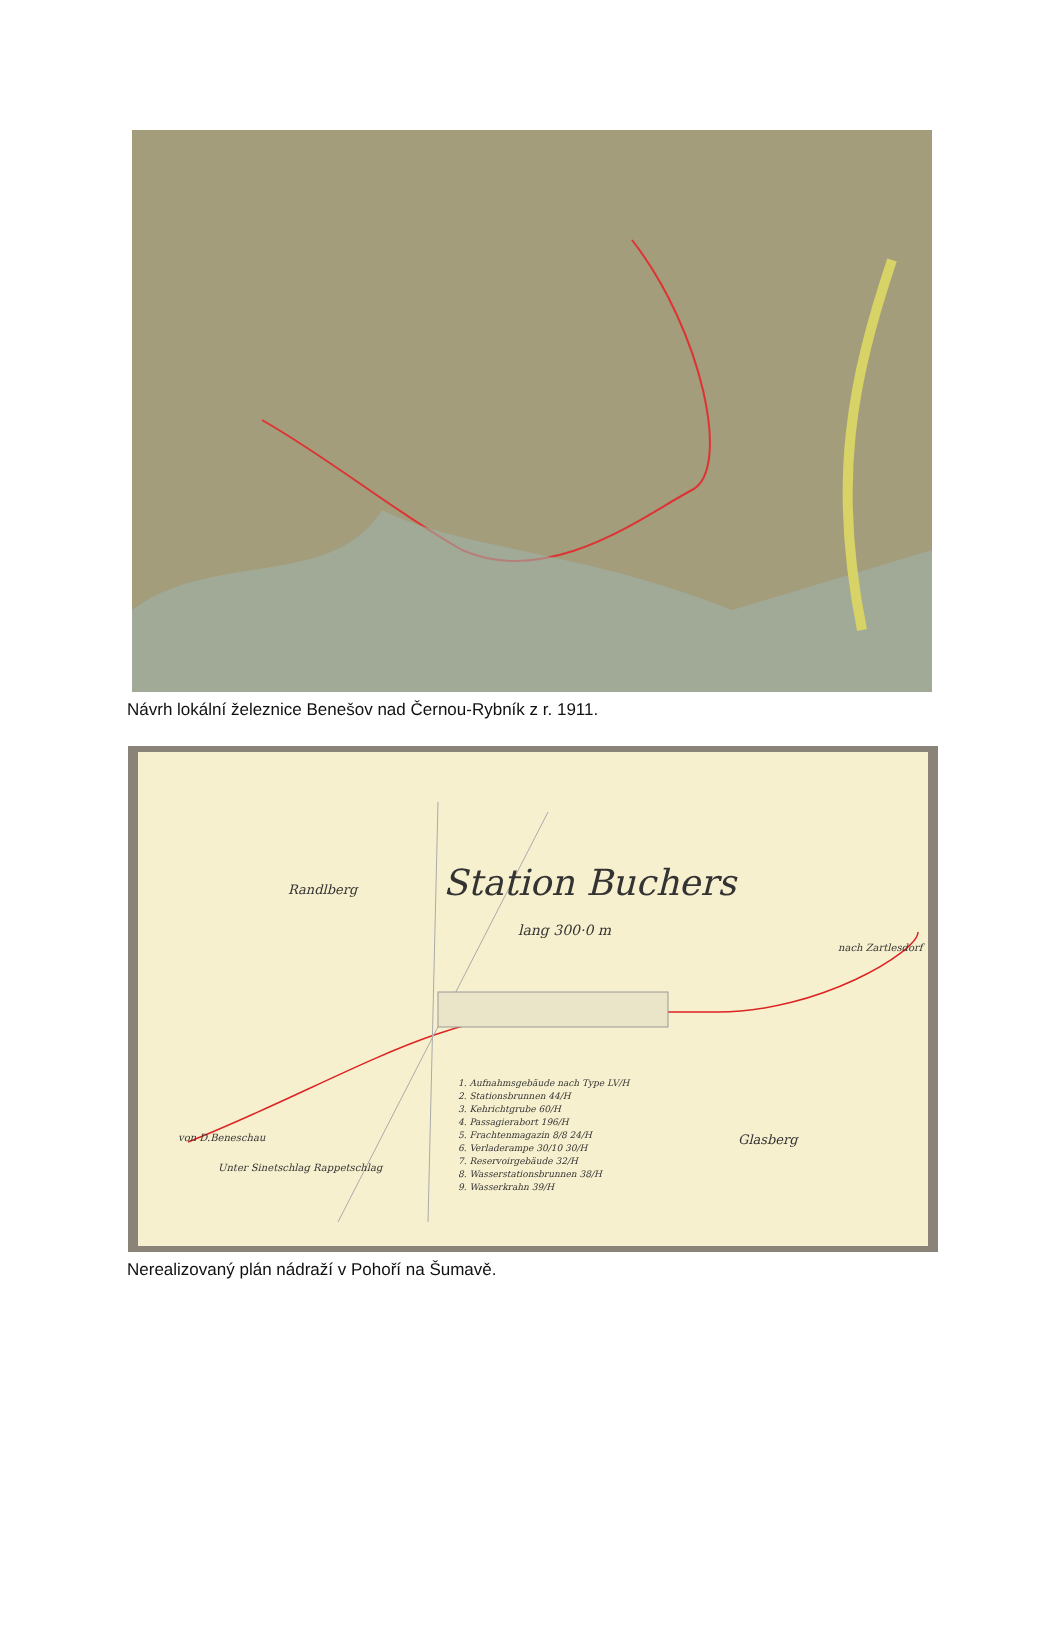Návrh lokální železnice Benešov nad Černou-Rybník z r. 1911.
Randlberg Station Buchers
lang 300·0 m
Glasberg
1. Aufnahmsgebäude nach Type LV/H
2. Stationsbrunnen 44/H
3. Kehrichtgrube 60/H
4. Passagierabort 196/H
5. Frachtenmagazin 8/8 24/H
6. Verladerampe 30/10 30/H
7. Reservoirgebäude 32/H
8. Wasserstationsbrunnen 38/H
9. Wasserkrahn 39/H
von D.Beneschau
Unter Sinetschlag Rappetschlag
nach Zartlesdorf
Nerealizovaný plán nádraží v Pohoří na Šumavě.